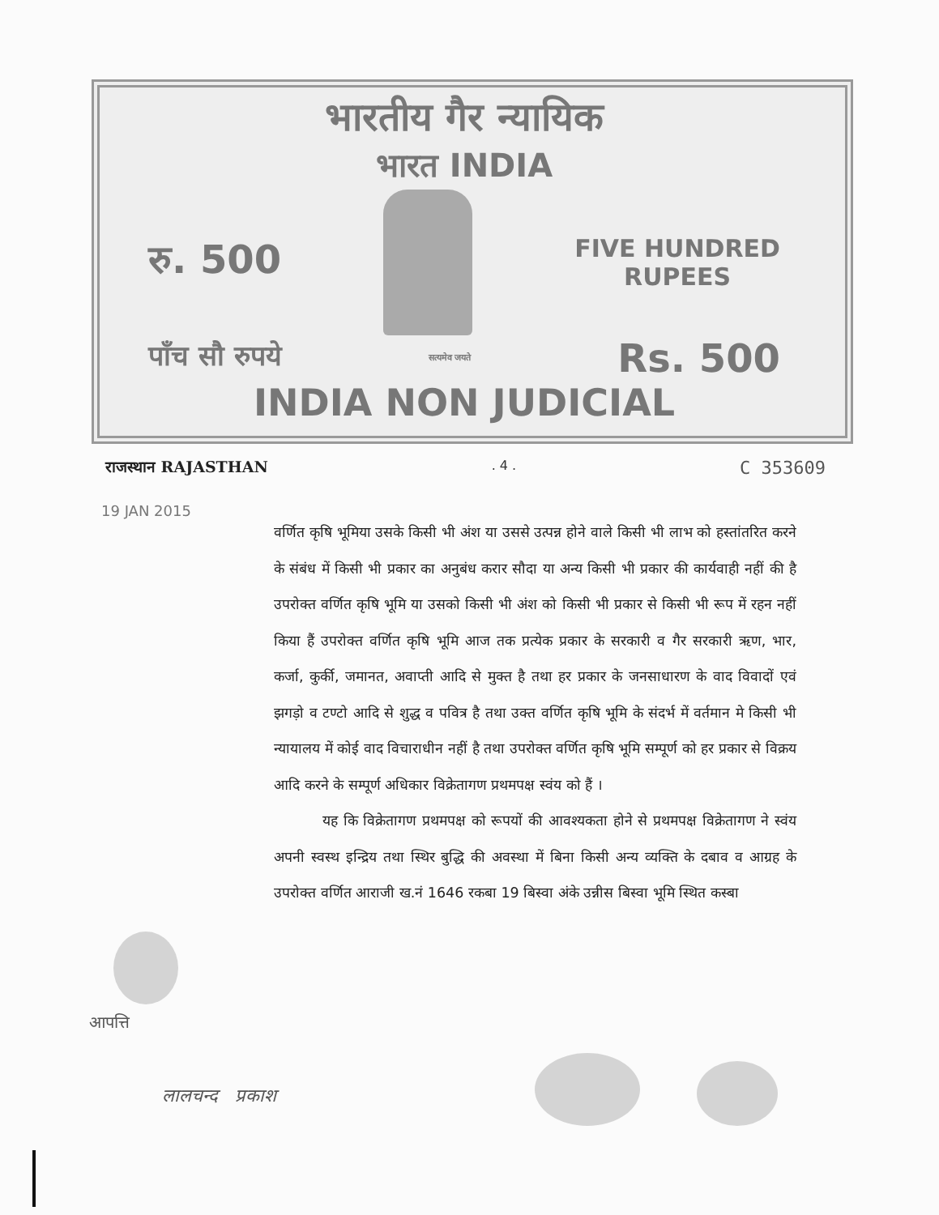भारतीय गैर न्यायिक
भारत INDIA
रु. 500
FIVE HUNDRED
RUPEES
पाँच सौ रुपये सत्यमेव जयते Rs. 500
INDIA NON JUDICIAL
राजस्थान RAJASTHAN. 4 . C 353609
19 JAN 2015
वर्णित कृषि भूमिया उसके किसी भी अंश या उससे उत्पन्न होने वाले किसी भी लाभ को हस्तांतरित करने के संबंध में किसी भी प्रकार का अनुबंध करार सौदा या अन्य किसी भी प्रकार की कार्यवाही नहीं की है उपरोक्त वर्णित कृषि भूमि या उसको किसी भी अंश को किसी भी प्रकार से किसी भी रूप में रहन नहीं किया हैं उपरोक्त वर्णित कृषि भूमि आज तक प्रत्येक प्रकार के सरकारी व गैर सरकारी ऋण, भार, कर्जा, कुर्की, जमानत, अवाप्ती आदि से मुक्त है तथा हर प्रकार के जनसाधारण के वाद विवादों एवं झगड़ो व टण्टो आदि से शुद्ध व पवित्र है तथा उक्त वर्णित कृषि भूमि के संदर्भ में वर्तमान मे किसी भी न्यायालय में कोई वाद विचाराधीन नहीं है तथा उपरोक्त वर्णित कृषि भूमि सम्पूर्ण को हर प्रकार से विक्रय आदि करने के सम्पूर्ण अधिकार विक्रेतागण प्रथमपक्ष स्वंय को हैं ।
यह कि विक्रेतागण प्रथमपक्ष को रूपयों की आवश्यकता होने से प्रथमपक्ष विक्रेतागण ने स्वंय अपनी स्वस्थ इन्द्रिय तथा स्थिर बुद्धि की अवस्था में बिना किसी अन्य व्यक्ति के दबाव व आग्रह के उपरोक्त वर्णित आराजी ख.नं 1646 रकबा 19 बिस्वा अंके उन्नीस बिस्वा भूमि स्थित कस्बा
आपत्ति
लालचन्द प्रकाश